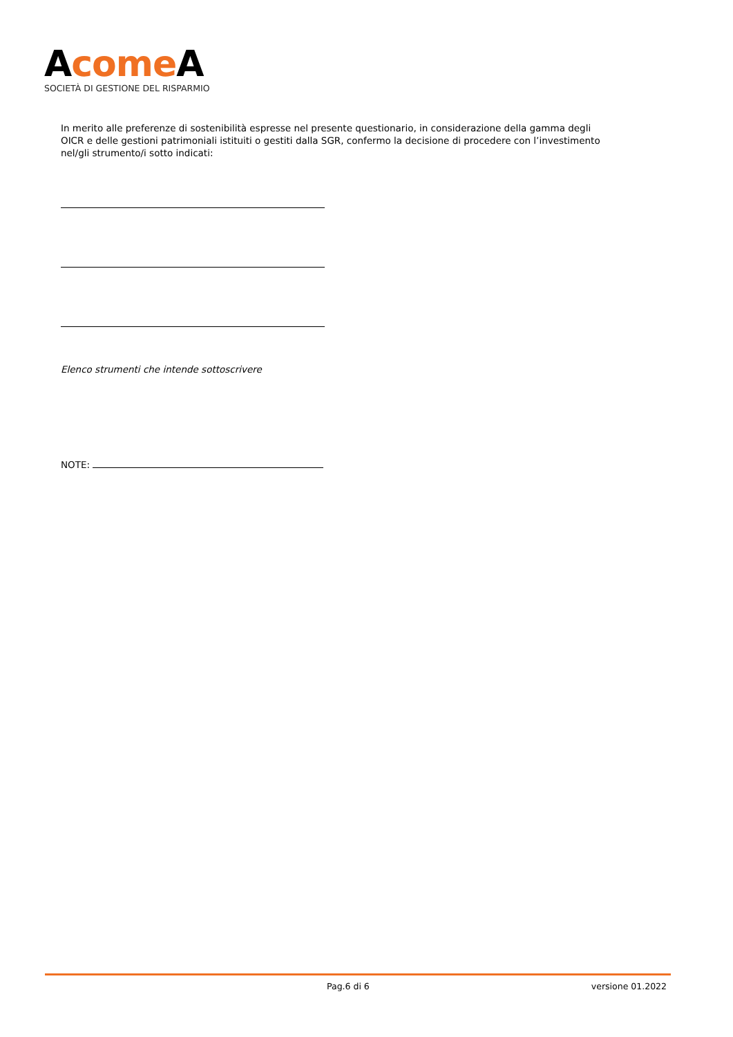Acome A
SOCIETÀ DI GESTIONE DEL RISPARMIO
In merito alle preferenze di sostenibilità espresse nel presente questionario, in considerazione della gamma degli OICR e delle gestioni patrimoniali istituiti o gestiti dalla SGR, confermo la decisione di procedere con l’investimento nel/gli strumento/i sotto indicati:
Elenco strumenti che intende sottoscrivere
NOTE:
Pag.6 di 6 versione 01.2022